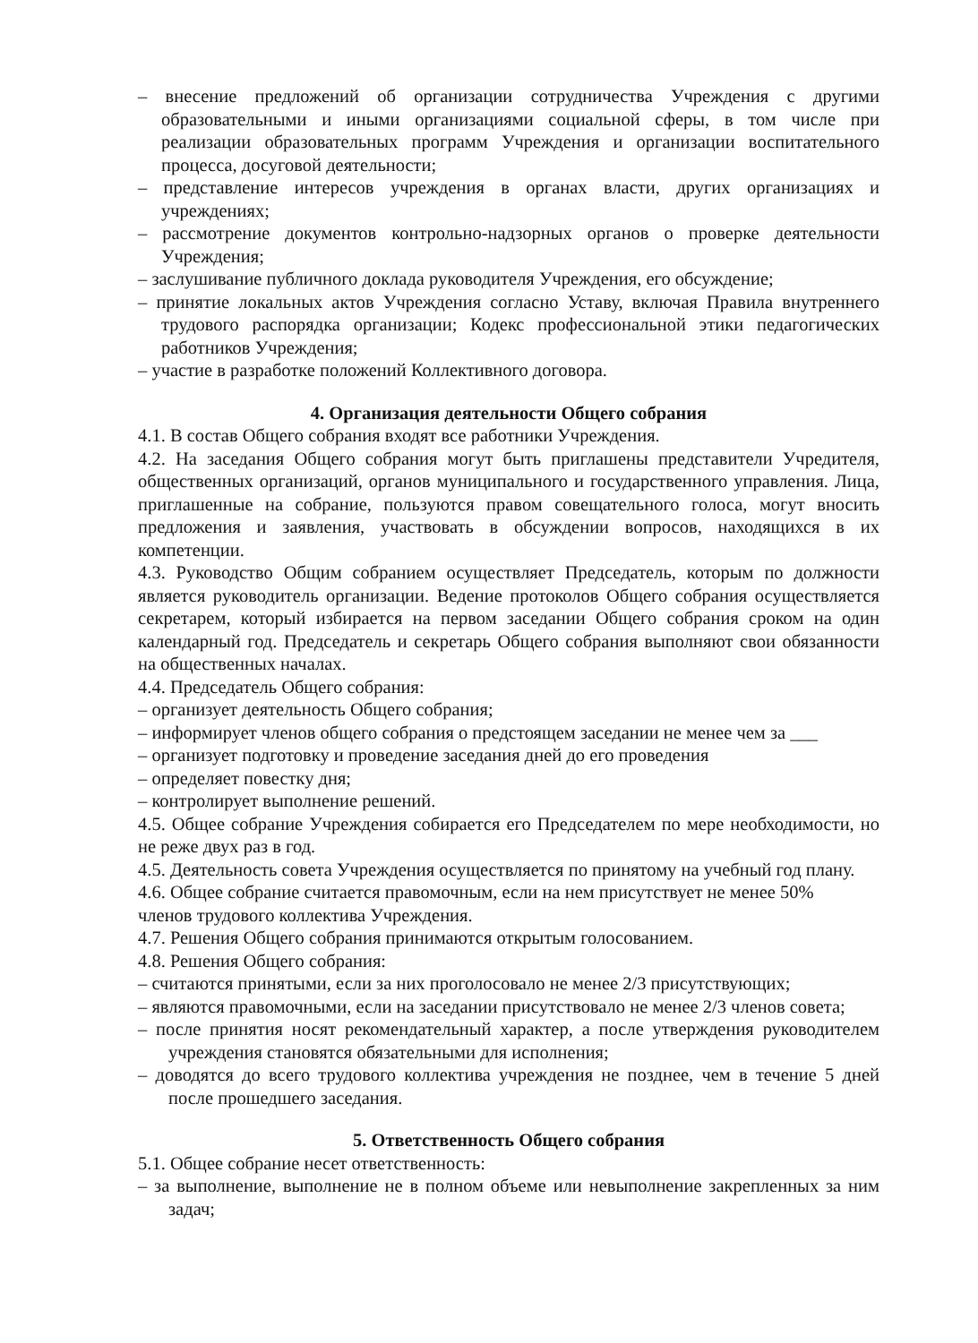– внесение предложений об организации сотрудничества Учреждения с другими образовательными и иными организациями социальной сферы, в том числе при реализации образовательных программ Учреждения и организации воспитательного процесса, досуговой деятельности;
– представление интересов учреждения в органах власти, других организациях и учреждениях;
– рассмотрение документов контрольно-надзорных органов о проверке деятельности Учреждения;
– заслушивание публичного доклада руководителя Учреждения, его обсуждение;
– принятие локальных актов Учреждения согласно Уставу, включая Правила внутреннего трудового распорядка организации; Кодекс профессиональной этики педагогических работников Учреждения;
– участие в разработке положений Коллективного договора.
4. Организация деятельности Общего собрания
4.1. В состав Общего собрания входят все работники Учреждения.
4.2. На заседания Общего собрания могут быть приглашены представители Учредителя, общественных организаций, органов муниципального и государственного управления. Лица, приглашенные на собрание, пользуются правом совещательного голоса, могут вносить предложения и заявления, участвовать в обсуждении вопросов, находящихся в их компетенции.
4.3. Руководство Общим собранием осуществляет Председатель, которым по должности является руководитель организации. Ведение протоколов Общего собрания осуществляется секретарем, который избирается на первом заседании Общего собрания сроком на один календарный год. Председатель и секретарь Общего собрания выполняют свои обязанности на общественных началах.
4.4. Председатель Общего собрания:
– организует деятельность Общего собрания;
– информирует членов общего собрания о предстоящем заседании не менее чем за ___
– организует подготовку и проведение заседания дней до его проведения
– определяет повестку дня;
– контролирует выполнение решений.
4.5. Общее собрание Учреждения собирается его Председателем по мере необходимости, но не реже двух раз в год.
4.5. Деятельность совета Учреждения осуществляется по принятому на учебный год плану.
4.6. Общее собрание считается правомочным, если на нем присутствует не менее 50%
членов трудового коллектива Учреждения.
4.7. Решения Общего собрания принимаются открытым голосованием.
4.8. Решения Общего собрания:
– считаются принятыми, если за них проголосовало не менее 2/3 присутствующих;
– являются правомочными, если на заседании присутствовало не менее 2/3 членов совета;
– после принятия носят рекомендательный характер, а после утверждения руководителем учреждения становятся обязательными для исполнения;
– доводятся до всего трудового коллектива учреждения не позднее, чем в течение 5 дней после прошедшего заседания.
5. Ответственность Общего собрания
5.1. Общее собрание несет ответственность:
– за выполнение, выполнение не в полном объеме или невыполнение закрепленных за ним задач;